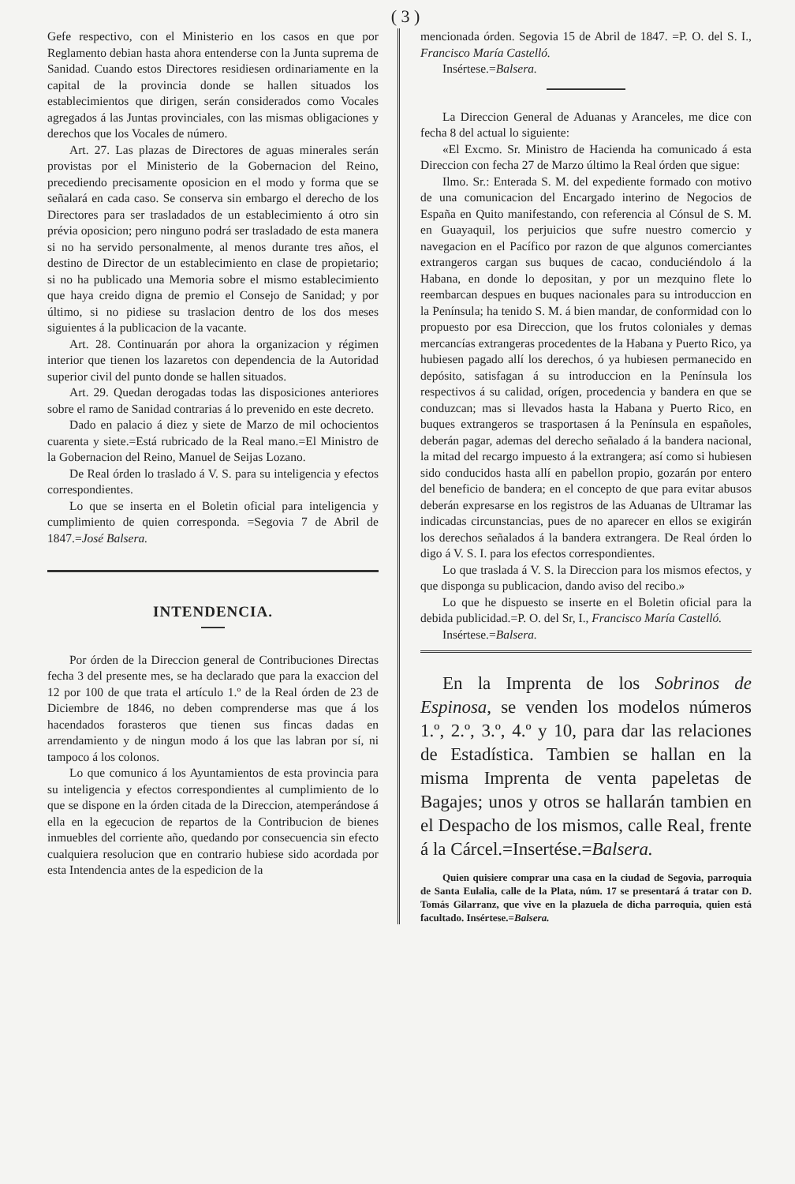( 3 )
Gefe respectivo, con el Ministerio en los casos en que por Reglamento debian hasta ahora entenderse con la Junta suprema de Sanidad. Cuando estos Directores residiesen ordinariamente en la capital de la provincia donde se hallen situados los establecimientos que dirigen, serán considerados como Vocales agregados á las Juntas provinciales, con las mismas obligaciones y derechos que los Vocales de número.
Art. 27. Las plazas de Directores de aguas minerales serán provistas por el Ministerio de la Gobernacion del Reino, precediendo precisamente oposicion en el modo y forma que se señalará en cada caso. Se conserva sin embargo el derecho de los Directores para ser trasladados de un establecimiento á otro sin prévia oposicion; pero ninguno podrá ser trasladado de esta manera si no ha servido personalmente, al menos durante tres años, el destino de Director de un establecimiento en clase de propietario; si no ha publicado una Memoria sobre el mismo establecimiento que haya creido digna de premio el Consejo de Sanidad; y por último, si no pidiese su traslacion dentro de los dos meses siguientes á la publicacion de la vacante.
Art. 28. Continuarán por ahora la organizacion y régimen interior que tienen los lazaretos con dependencia de la Autoridad superior civil del punto donde se hallen situados.
Art. 29. Quedan derogadas todas las disposiciones anteriores sobre el ramo de Sanidad contrarias á lo prevenido en este decreto.
Dado en palacio á diez y siete de Marzo de mil ochocientos cuarenta y siete.=Está rubricado de la Real mano.=El Ministro de la Gobernacion del Reino, Manuel de Seijas Lozano.
De Real órden lo traslado á V. S. para su inteligencia y efectos correspondientes.
Lo que se inserta en el Boletin oficial para inteligencia y cumplimiento de quien corresponda. =Segovia 7 de Abril de 1847.=José Balsera.
INTENDENCIA.
Por órden de la Direccion general de Contribuciones Directas fecha 3 del presente mes, se ha declarado que para la exaccion del 12 por 100 de que trata el artículo 1.º de la Real órden de 23 de Diciembre de 1846, no deben comprenderse mas que á los hacendados forasteros que tienen sus fincas dadas en arrendamiento y de ningun modo á los que las labran por sí, ni tampoco á los colonos.
Lo que comunico á los Ayuntamientos de esta provincia para su inteligencia y efectos correspondientes al cumplimiento de lo que se dispone en la órden citada de la Direccion, atemperándose á ella en la egecucion de repartos de la Contribucion de bienes inmuebles del corriente año, quedando por consecuencia sin efecto cualquiera resolucion que en contrario hubiese sido acordada por esta Intendencia antes de la espedicion de la
mencionada órden. Segovia 15 de Abril de 1847. =P. O. del S. I., Francisco María Castelló.
Insértese.=Balsera.
La Direccion General de Aduanas y Aranceles, me dice con fecha 8 del actual lo siguiente:
«El Excmo. Sr. Ministro de Hacienda ha comunicado á esta Direccion con fecha 27 de Marzo último la Real órden que sigue:
Ilmo. Sr.: Enterada S. M. del expediente formado con motivo de una comunicacion del Encargado interino de Negocios de España en Quito manifestando, con referencia al Cónsul de S. M. en Guayaquil, los perjuicios que sufre nuestro comercio y navegacion en el Pacífico por razon de que algunos comerciantes extrangeros cargan sus buques de cacao, conduciéndolo á la Habana, en donde lo depositan, y por un mezquino flete lo reembarcan despues en buques nacionales para su introduccion en la Península; ha tenido S. M. á bien mandar, de conformidad con lo propuesto por esa Direccion, que los frutos coloniales y demas mercancías extrangeras procedentes de la Habana y Puerto Rico, ya hubiesen pagado allí los derechos, ó ya hubiesen permanecido en depósito, satisfagan á su introduccion en la Península los respectivos á su calidad, orígen, procedencia y bandera en que se conduzcan; mas si llevados hasta la Habana y Puerto Rico, en buques extrangeros se trasportasen á la Península en españoles, deberán pagar, ademas del derecho señalado á la bandera nacional, la mitad del recargo impuesto á la extrangera; así como si hubiesen sido conducidos hasta allí en pabellon propio, gozarán por entero del beneficio de bandera; en el concepto de que para evitar abusos deberán expresarse en los registros de las Aduanas de Ultramar las indicadas circunstancias, pues de no aparecer en ellos se exigirán los derechos señalados á la bandera extrangera. De Real órden lo digo á V. S. I. para los efectos correspondientes.
Lo que traslada á V. S. la Direccion para los mismos efectos, y que disponga su publicacion, dando aviso del recibo.»
Lo que he dispuesto se inserte en el Boletin oficial para la debida publicidad.=P. O. del Sr, I., Francisco María Castelló.
Insértese.=Balsera.
En la Imprenta de los Sobrinos de Espinosa, se venden los modelos números 1.º, 2.º, 3.º, 4.º y 10, para dar las relaciones de Estadística. Tambien se hallan en la misma Imprenta de venta papeletas de Bagajes; unos y otros se hallarán tambien en el Despacho de los mismos, calle Real, frente á la Cárcel.=Insertése.=Balsera.
Quien quisiere comprar una casa en la ciudad de Segovia, parroquia de Santa Eulalia, calle de la Plata, núm. 17 se presentará á tratar con D. Tomás Gilarranz, que vive en la plazuela de dicha parroquia, quien está facultado. Insértese.=Balsera.